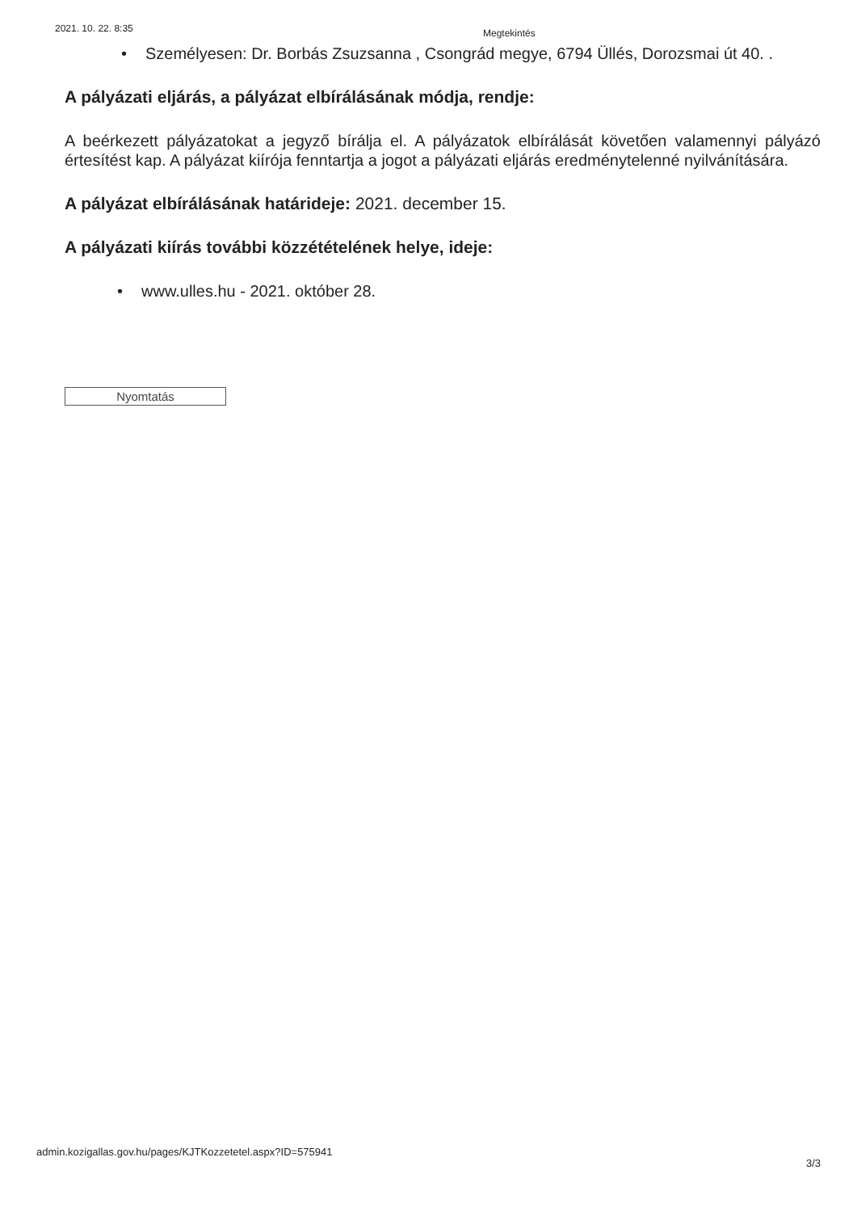2021. 10. 22. 8:35 Megtekintés
• Személyesen: Dr. Borbás Zsuzsanna , Csongrád megye, 6794 Üllés, Dorozsmai út 40. .
A pályázati eljárás, a pályázat elbírálásának módja, rendje:
A beérkezett pályázatokat a jegyző bírálja el. A pályázatok elbírálását követően valamennyi pályázó értesítést kap. A pályázat kiírója fenntartja a jogot a pályázati eljárás eredménytelenné nyilvánítására.
A pályázat elbírálásának határideje: 2021. december 15.
A pályázati kiírás további közzétételének helye, ideje:
• www.ulles.hu - 2021. október 28.
Nyomtatás
admin.kozigallas.gov.hu/pages/KJTKozzetetel.aspx?ID=575941 3/3